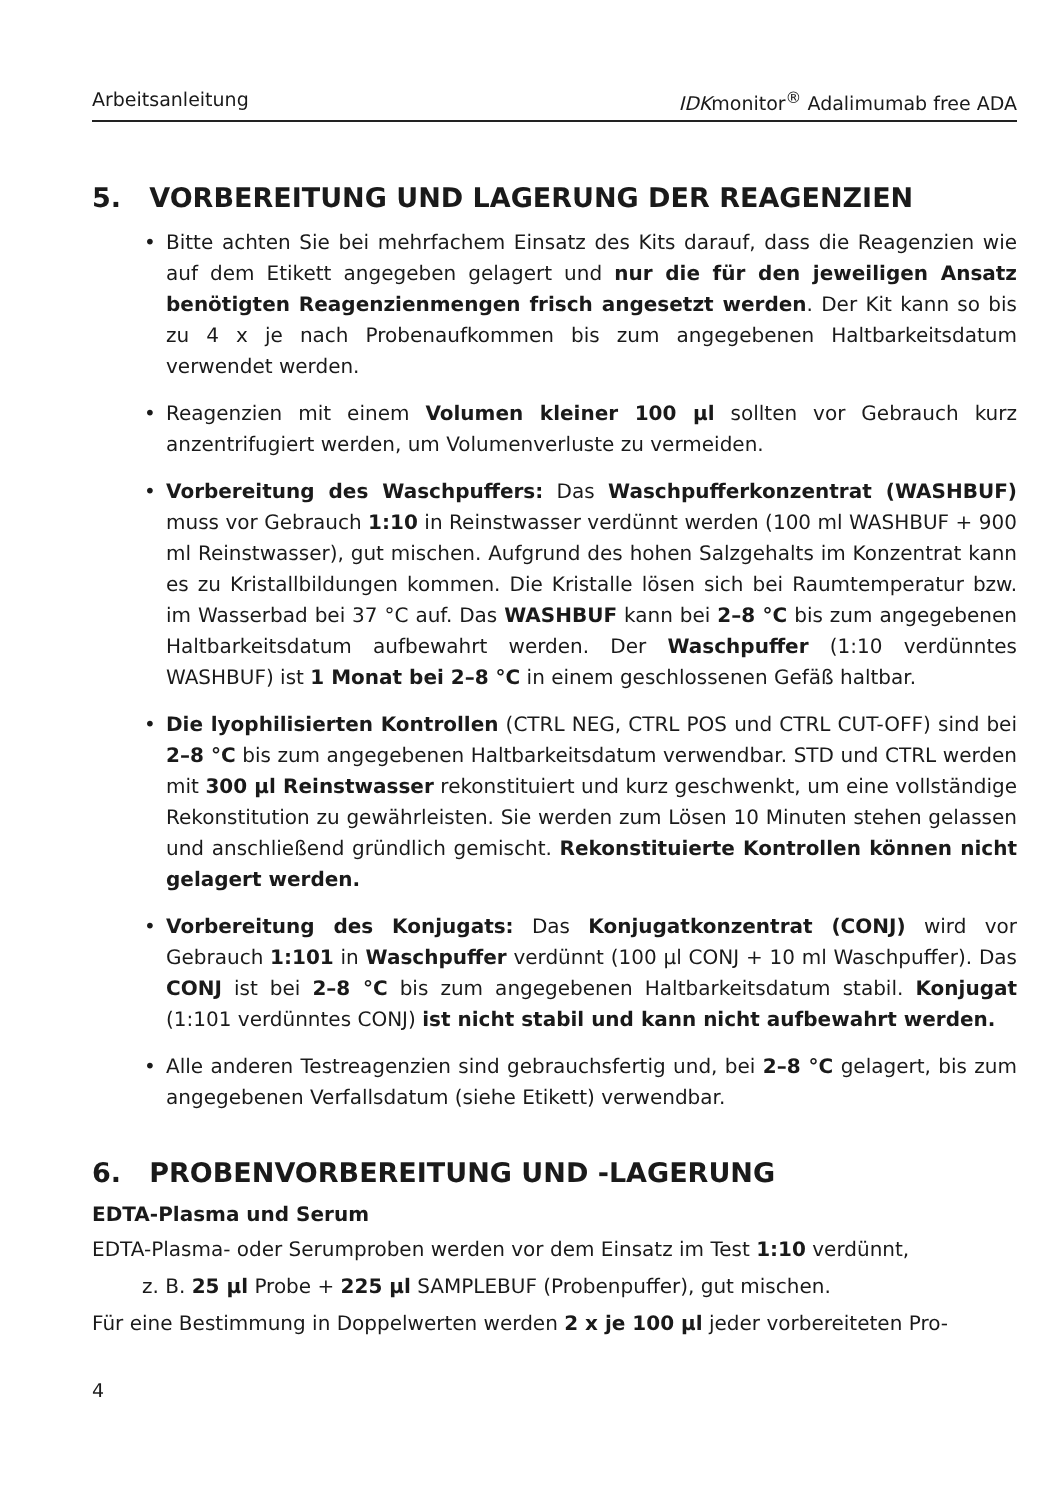Arbeitsanleitung IDKmonitor<sup>®</sup> Adalimumab free ADA
5. VORBEREITUNG UND LAGERUNG DER REAGENZIEN
• Bitte achten Sie bei mehrfachem Einsatz des Kits darauf, dass die Reagenzien wie auf dem Etikett angegeben gelagert und nur die für den jeweiligen Ansatz benötigten Reagenzienmengen frisch angesetzt werden. Der Kit kann so bis zu 4 x je nach Probenaufkommen bis zum angegebenen Haltbarkeitsdatum verwendet werden.
• Reagenzien mit einem Volumen kleiner 100 µl sollten vor Gebrauch kurz anzentrifugiert werden, um Volumenverluste zu vermeiden.
• Vorbereitung des Waschpuffers: Das Waschpufferkonzentrat (WASHBUF) muss vor Gebrauch 1:10 in Reinstwasser verdünnt werden (100 ml WASHBUF + 900 ml Reinstwasser), gut mischen. Aufgrund des hohen Salzgehalts im Konzentrat kann es zu Kristallbildungen kommen. Die Kristalle lösen sich bei Raumtemperatur bzw. im Wasserbad bei 37 °C auf. Das WASHBUF kann bei 2–8 °C bis zum angegebenen Haltbarkeitsdatum aufbewahrt werden. Der Waschpuffer (1:10 verdünntes WASHBUF) ist 1 Monat bei 2–8 °C in einem geschlossenen Gefäß haltbar.
• Die lyophilisierten Kontrollen (CTRL NEG, CTRL POS und CTRL CUT-OFF) sind bei 2–8 °C bis zum angegebenen Haltbarkeitsdatum verwendbar. STD und CTRL werden mit 300 µl Reinstwasser rekonstituiert und kurz geschwenkt, um eine vollständige Rekonstitution zu gewährleisten. Sie werden zum Lösen 10 Minuten stehen gelassen und anschließend gründlich gemischt. Rekonstituierte Kontrollen können nicht gelagert werden.
• Vorbereitung des Konjugats: Das Konjugatkonzentrat (CONJ) wird vor Gebrauch 1:101 in Waschpuffer verdünnt (100 µl CONJ + 10 ml Waschpuffer). Das CONJ ist bei 2–8 °C bis zum angegebenen Haltbarkeitsdatum stabil. Konjugat (1:101 verdünntes CONJ) ist nicht stabil und kann nicht aufbewahrt werden.
• Alle anderen Testreagenzien sind gebrauchsfertig und, bei 2–8 °C gelagert, bis zum angegebenen Verfallsdatum (siehe Etikett) verwendbar.
6. PROBENVORBEREITUNG UND -LAGERUNG
EDTA-Plasma und Serum
EDTA-Plasma- oder Serumproben werden vor dem Einsatz im Test 1:10 verdünnt,
z. B. 25 µl Probe + 225 µl SAMPLEBUF (Probenpuffer), gut mischen.
Für eine Bestimmung in Doppelwerten werden 2 x je 100 µl jeder vorbereiteten Pro-
4